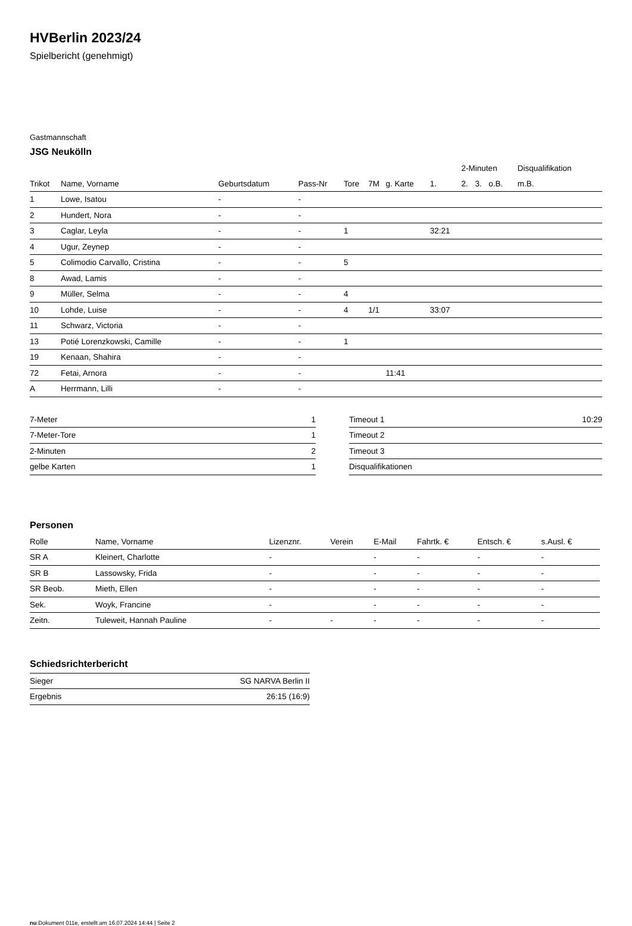HVBerlin 2023/24
Spielbericht (genehmigt)
Gastmannschaft
JSG Neukölln
| | | | | | | | | 2-Minuten | | | Disqualifikation |
| --- | --- | --- | --- | --- | --- | --- | --- | --- | --- | --- | --- |
| Trikot | Name, Vorname | Geburtsdatum | Pass-Nr | Tore | 7M | g. Karte | 1. | 2. | 3. | o.B. | m.B. |
| 1 | Lowe, Isatou | - | - | | | | | | | | |
| 2 | Hundert, Nora | - | - | | | | | | | | |
| 3 | Caglar, Leyla | - | - | 1 | | | 32:21 | | | | |
| 4 | Ugur, Zeynep | - | - | | | | | | | | |
| 5 | Colimodio Carvallo, Cristina | - | - | 5 | | | | | | | |
| 8 | Awad, Lamis | - | - | | | | | | | | |
| 9 | Müller, Selma | - | - | 4 | | | | | | | |
| 10 | Lohde, Luise | - | - | 4 | 1/1 | | 33:07 | | | | |
| 11 | Schwarz, Victoria | - | - | | | | | | | | |
| 13 | Potié Lorenzkowski, Camille | - | - | 1 | | | | | | | |
| 19 | Kenaan, Shahira | - | - | | | | | | | | |
| 72 | Fetai, Arnora | - | - | | | 11:41 | | | | | |
| A | Herrmann, Lilli | - | - | | | | | | | | |
| 7-Meter | 1 |
| 7-Meter-Tore | 1 |
| 2-Minuten | 2 |
| gelbe Karten | 1 |
| Timeout 1 | 10:29 |
| Timeout 2 | |
| Timeout 3 | |
| Disqualifikationen | |
Personen
| Rolle | Name, Vorname | Lizenznr. | Verein | E-Mail | Fahrtk. € | Entsch. € | s.Ausl. € |
| --- | --- | --- | --- | --- | --- | --- | --- |
| SR A | Kleinert, Charlotte | - | | - | - | - | - |
| SR B | Lassowsky, Frida | - | | - | - | - | - |
| SR Beob. | Mieth, Ellen | - | | - | - | - | - |
| Sek. | Woyk, Francine | - | | - | - | - | - |
| Zeitn. | Tuleweit, Hannah Pauline | - | - | - | - | - | - |
Schiedsrichterbericht
| Sieger | SG NARVA Berlin II |
| Ergebnis | 26:15 (16:9) |
nu.Dokument 011e, erstellt am 16.07.2024 14:44 | Seite 2